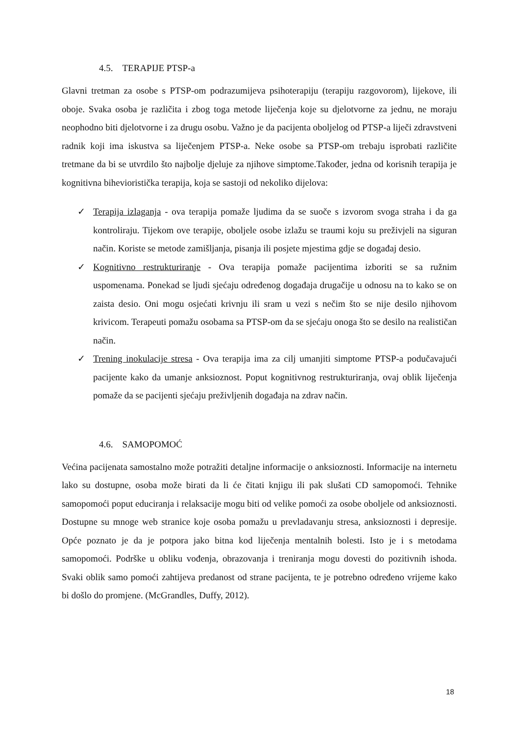4.5. TERAPIJE PTSP-a
Glavni tretman za osobe s PTSP-om podrazumijeva psihoterapiju (terapiju razgovorom), lijekove, ili oboje. Svaka osoba je različita i zbog toga metode liječenja koje su djelotvorne za jednu, ne moraju neophodno biti djelotvorne i za drugu osobu. Važno je da pacijenta oboljelog od PTSP-a liječi zdravstveni radnik koji ima iskustva sa liječenjem PTSP-a. Neke osobe sa PTSP-om trebaju isprobati različite tretmane da bi se utvrdilo što najbolje djeluje za njihove simptome.Također, jedna od korisnih terapija je kognitivna bihevioristička terapija, koja se sastoji od nekoliko dijelova:
✓ Terapija izlaganja - ova terapija pomaže ljudima da se suoče s izvorom svoga straha i da ga kontroliraju. Tijekom ove terapije, oboljele osobe izlažu se traumi koju su preživjeli na siguran način. Koriste se metode zamišljanja, pisanja ili posjete mjestima gdje se događaj desio.
✓ Kognitivno restrukturiranje - Ova terapija pomaže pacijentima izboriti se sa ružnim uspomenama. Ponekad se ljudi sjećaju određenog događaja drugačije u odnosu na to kako se on zaista desio. Oni mogu osjećati krivnju ili sram u vezi s nečim što se nije desilo njihovom krivicom. Terapeuti pomažu osobama sa PTSP-om da se sjećaju onoga što se desilo na realističan način.
✓ Trening inokulacije stresa - Ova terapija ima za cilj umanjiti simptome PTSP-a podučavajući pacijente kako da umanje anksioznost. Poput kognitivnog restrukturiranja, ovaj oblik liječenja pomaže da se pacijenti sjećaju preživljenih događaja na zdrav način.
4.6. SAMOPOMOĆ
Većina pacijenata samostalno može potražiti detaljne informacije o anksioznosti. Informacije na internetu lako su dostupne, osoba može birati da li će čitati knjigu ili pak slušati CD samopomoći. Tehnike samopomoći poput educiranja i relaksacije mogu biti od velike pomoći za osobe oboljele od anksioznosti. Dostupne su mnoge web stranice koje osoba pomažu u prevladavanju stresa, anksioznosti i depresije. Opće poznato je da je potpora jako bitna kod liječenja mentalnih bolesti. Isto je i s metodama samopomoći. Podrške u obliku vođenja, obrazovanja i treniranja mogu dovesti do pozitivnih ishoda. Svaki oblik samo pomoći zahtijeva predanost od strane pacijenta, te je potrebno određeno vrijeme kako bi došlo do promjene. (McGrandles, Duffy, 2012).
18